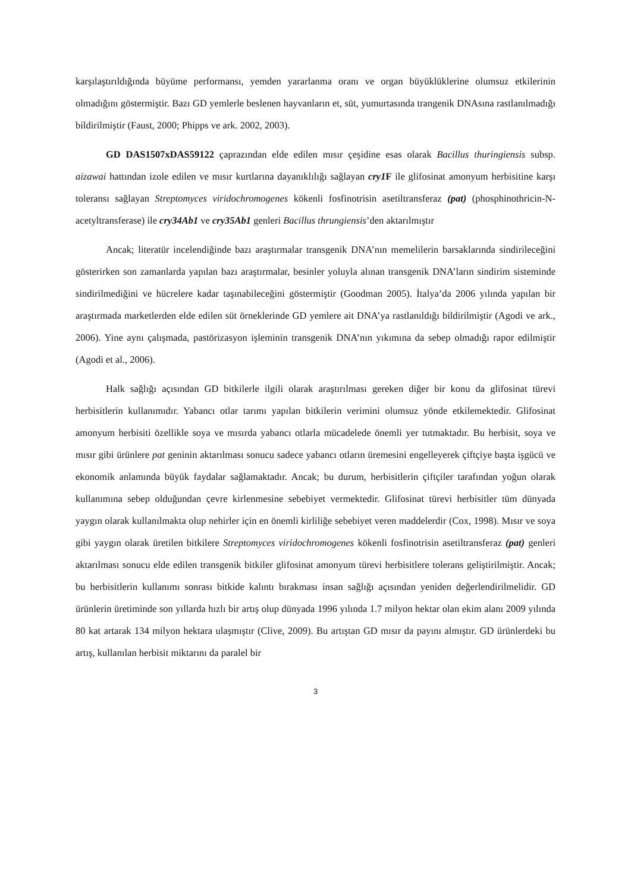karşılaştırıldığında büyüme performansı, yemden yararlanma oranı ve organ büyüklüklerine olumsuz etkilerinin olmadığını göstermiştir. Bazı GD yemlerle beslenen hayvanların et, süt, yumurtasında trangenik DNAsına rastlanılmadığı bildirilmiştir (Faust, 2000; Phipps ve ark. 2002, 2003).
GD DAS1507xDAS59122 çaprazından elde edilen mısır çeşidine esas olarak Bacillus thuringiensis subsp. aizawai hattından izole edilen ve mısır kurtlarına dayanıklılığı sağlayan cry1 F ile glifosinat amonyum herbisitine karşı toleransı sağlayan Streptomyces viridochromogenes kökenli fosfinotrisin asetiltransferaz (pat) (phosphinothricin-N-acetyltransferase) ile cry34Ab1 ve cry35Ab1 genleri Bacillus thrungiensis’den aktarılmıştır
Ancak; literatür incelendiğinde bazı araştırmalar transgenik DNA’nın memelilerin barsaklarında sindirileceğini gösterirken son zamanlarda yapılan bazı araştırmalar, besinler yoluyla alınan transgenik DNA’ların sindirim sisteminde sindirilmediğini ve hücrelere kadar taşınabileceğini göstermiştir (Goodman 2005). İtalya’da 2006 yılında yapılan bir araştırmada marketlerden elde edilen süt örneklerinde GD yemlere ait DNA’ya rastlanıldığı bildirilmiştir (Agodi ve ark., 2006). Yine aynı çalışmada, pastörizasyon işleminin transgenik DNA’nın yıkımına da sebep olmadığı rapor edilmiştir (Agodi et al., 2006).
Halk sağlığı açısından GD bitkilerle ilgili olarak araştırılması gereken diğer bir konu da glifosinat türevi herbisitlerin kullanımıdır. Yabancı otlar tarımı yapılan bitkilerin verimini olumsuz yönde etkilemektedir. Glifosinat amonyum herbisiti özellikle soya ve mısırda yabancı otlarla mücadelede önemli yer tutmaktadır. Bu herbisit, soya ve mısır gibi ürünlere pat geninin aktarılması sonucu sadece yabancı otların üremesini engelleyerek çiftçiye başta işgücü ve ekonomik anlamında büyük faydalar sağlamaktadır. Ancak; bu durum, herbisitlerin çiftçiler tarafından yoğun olarak kullanımına sebep olduğundan çevre kirlenmesine sebebiyet vermektedir. Glifosinat türevi herbisitler tüm dünyada yaygın olarak kullanılmakta olup nehirler için en önemli kirliliğe sebebiyet veren maddelerdir (Cox, 1998). Mısır ve soya gibi yaygın olarak üretilen bitkilere Streptomyces viridochromogenes kökenli fosfinotrisin asetiltransferaz (pat) genleri aktarılması sonucu elde edilen transgenik bitkiler glifosinat amonyum türevi herbisitlere tolerans geliştirilmiştir. Ancak; bu herbisitlerin kullanımı sonrası bitkide kalıntı bırakması insan sağlığı açısından yeniden değerlendirilmelidir. GD ürünlerin üretiminde son yıllarda hızlı bir artış olup dünyada 1996 yılında 1.7 milyon hektar olan ekim alanı 2009 yılında 80 kat artarak 134 milyon hektara ulaşmıştır (Clive, 2009). Bu artıştan GD mısır da payını almıştır. GD ürünlerdeki bu artış, kullanılan herbisit miktarını da paralel bir
3